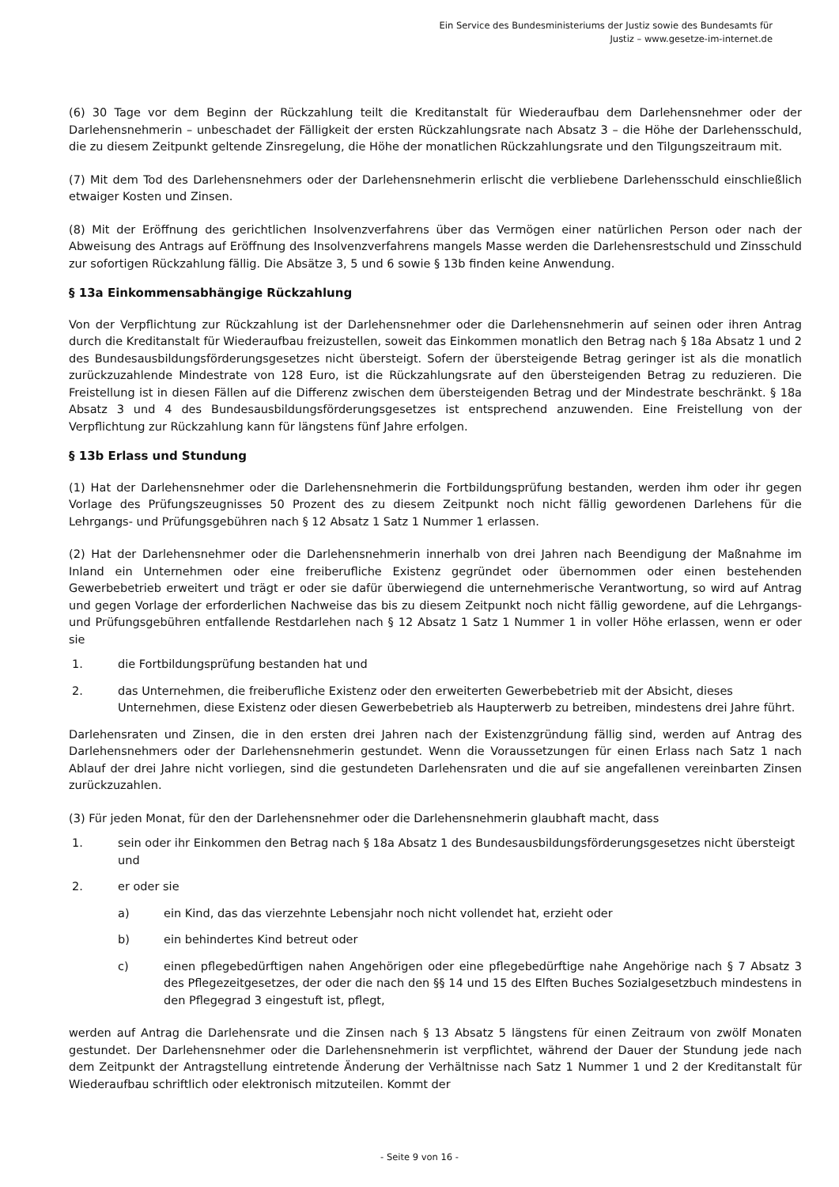Ein Service des Bundesministeriums der Justiz sowie des Bundesamts für
Justiz – www.gesetze-im-internet.de
(6) 30 Tage vor dem Beginn der Rückzahlung teilt die Kreditanstalt für Wiederaufbau dem Darlehensnehmer oder der Darlehensnehmerin – unbeschadet der Fälligkeit der ersten Rückzahlungsrate nach Absatz 3 – die Höhe der Darlehensschuld, die zu diesem Zeitpunkt geltende Zinsregelung, die Höhe der monatlichen Rückzahlungsrate und den Tilgungszeitraum mit.
(7) Mit dem Tod des Darlehensnehmers oder der Darlehensnehmerin erlischt die verbliebene Darlehensschuld einschließlich etwaiger Kosten und Zinsen.
(8) Mit der Eröffnung des gerichtlichen Insolvenzverfahrens über das Vermögen einer natürlichen Person oder nach der Abweisung des Antrags auf Eröffnung des Insolvenzverfahrens mangels Masse werden die Darlehensrestschuld und Zinsschuld zur sofortigen Rückzahlung fällig. Die Absätze 3, 5 und 6 sowie § 13b finden keine Anwendung.
§ 13a Einkommensabhängige Rückzahlung
Von der Verpflichtung zur Rückzahlung ist der Darlehensnehmer oder die Darlehensnehmerin auf seinen oder ihren Antrag durch die Kreditanstalt für Wiederaufbau freizustellen, soweit das Einkommen monatlich den Betrag nach § 18a Absatz 1 und 2 des Bundesausbildungsförderungsgesetzes nicht übersteigt. Sofern der übersteigende Betrag geringer ist als die monatlich zurückzuzahlende Mindestrate von 128 Euro, ist die Rückzahlungsrate auf den übersteigenden Betrag zu reduzieren. Die Freistellung ist in diesen Fällen auf die Differenz zwischen dem übersteigenden Betrag und der Mindestrate beschränkt. § 18a Absatz 3 und 4 des Bundesausbildungsförderungsgesetzes ist entsprechend anzuwenden. Eine Freistellung von der Verpflichtung zur Rückzahlung kann für längstens fünf Jahre erfolgen.
§ 13b Erlass und Stundung
(1) Hat der Darlehensnehmer oder die Darlehensnehmerin die Fortbildungsprüfung bestanden, werden ihm oder ihr gegen Vorlage des Prüfungszeugnisses 50 Prozent des zu diesem Zeitpunkt noch nicht fällig gewordenen Darlehens für die Lehrgangs- und Prüfungsgebühren nach § 12 Absatz 1 Satz 1 Nummer 1 erlassen.
(2) Hat der Darlehensnehmer oder die Darlehensnehmerin innerhalb von drei Jahren nach Beendigung der Maßnahme im Inland ein Unternehmen oder eine freiberufliche Existenz gegründet oder übernommen oder einen bestehenden Gewerbebetrieb erweitert und trägt er oder sie dafür überwiegend die unternehmerische Verantwortung, so wird auf Antrag und gegen Vorlage der erforderlichen Nachweise das bis zu diesem Zeitpunkt noch nicht fällig gewordene, auf die Lehrgangs- und Prüfungsgebühren entfallende Restdarlehen nach § 12 Absatz 1 Satz 1 Nummer 1 in voller Höhe erlassen, wenn er oder sie
1. die Fortbildungsprüfung bestanden hat und
2. das Unternehmen, die freiberufliche Existenz oder den erweiterten Gewerbebetrieb mit der Absicht, dieses Unternehmen, diese Existenz oder diesen Gewerbebetrieb als Haupterwerb zu betreiben, mindestens drei Jahre führt.
Darlehensraten und Zinsen, die in den ersten drei Jahren nach der Existenzgründung fällig sind, werden auf Antrag des Darlehensnehmers oder der Darlehensnehmerin gestundet. Wenn die Voraussetzungen für einen Erlass nach Satz 1 nach Ablauf der drei Jahre nicht vorliegen, sind die gestundeten Darlehensraten und die auf sie angefallenen vereinbarten Zinsen zurückzuzahlen.
(3) Für jeden Monat, für den der Darlehensnehmer oder die Darlehensnehmerin glaubhaft macht, dass
1. sein oder ihr Einkommen den Betrag nach § 18a Absatz 1 des Bundesausbildungsförderungsgesetzes nicht übersteigt und
2. er oder sie
a) ein Kind, das das vierzehnte Lebensjahr noch nicht vollendet hat, erzieht oder
b) ein behindertes Kind betreut oder
c) einen pflegebedürftigen nahen Angehörigen oder eine pflegebedürftige nahe Angehörige nach § 7 Absatz 3 des Pflegezeitgesetzes, der oder die nach den §§ 14 und 15 des Elften Buches Sozialgesetzbuch mindestens in den Pflegegrad 3 eingestuft ist, pflegt,
werden auf Antrag die Darlehensrate und die Zinsen nach § 13 Absatz 5 längstens für einen Zeitraum von zwölf Monaten gestundet. Der Darlehensnehmer oder die Darlehensnehmerin ist verpflichtet, während der Dauer der Stundung jede nach dem Zeitpunkt der Antragstellung eintretende Änderung der Verhältnisse nach Satz 1 Nummer 1 und 2 der Kreditanstalt für Wiederaufbau schriftlich oder elektronisch mitzuteilen. Kommt der
- Seite 9 von 16 -